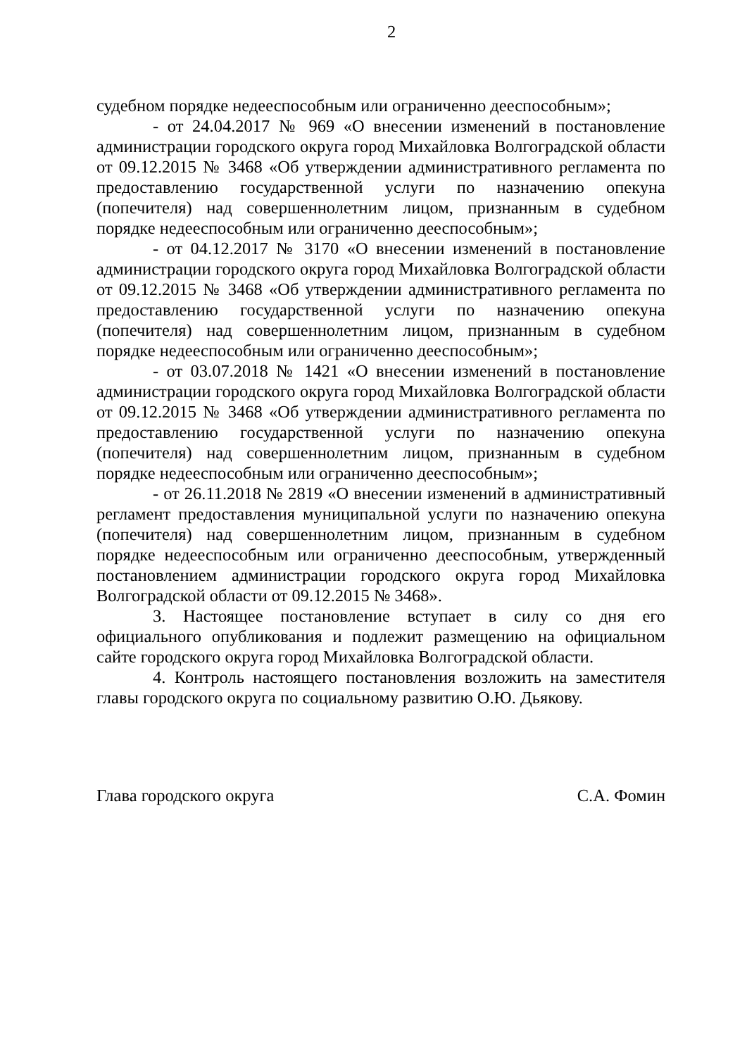2
судебном порядке недееспособным или ограниченно дееспособным»;
- от 24.04.2017 № 969 «О внесении изменений в постановление администрации городского округа город Михайловка Волгоградской области от 09.12.2015 № 3468 «Об утверждении административного регламента по предоставлению государственной услуги по назначению опекуна (попечителя) над совершеннолетним лицом, признанным в судебном порядке недееспособным или ограниченно дееспособным»;
- от 04.12.2017 № 3170 «О внесении изменений в постановление администрации городского округа город Михайловка Волгоградской области от 09.12.2015 № 3468 «Об утверждении административного регламента по предоставлению государственной услуги по назначению опекуна (попечителя) над совершеннолетним лицом, признанным в судебном порядке недееспособным или ограниченно дееспособным»;
- от 03.07.2018 № 1421 «О внесении изменений в постановление администрации городского округа город Михайловка Волгоградской области от 09.12.2015 № 3468 «Об утверждении административного регламента по предоставлению государственной услуги по назначению опекуна (попечителя) над совершеннолетним лицом, признанным в судебном порядке недееспособным или ограниченно дееспособным»;
- от 26.11.2018 № 2819 «О внесении изменений в административный регламент предоставления муниципальной услуги по назначению опекуна (попечителя) над совершеннолетним лицом, признанным в судебном порядке недееспособным или ограниченно дееспособным, утвержденный постановлением администрации городского округа город Михайловка Волгоградской области от 09.12.2015 № 3468».
3. Настоящее постановление вступает в силу со дня его официального опубликования и подлежит размещению на официальном сайте городского округа город Михайловка Волгоградской области.
4. Контроль настоящего постановления возложить на заместителя главы городского округа по социальному развитию О.Ю. Дьякову.
Глава городского округа С.А. Фомин